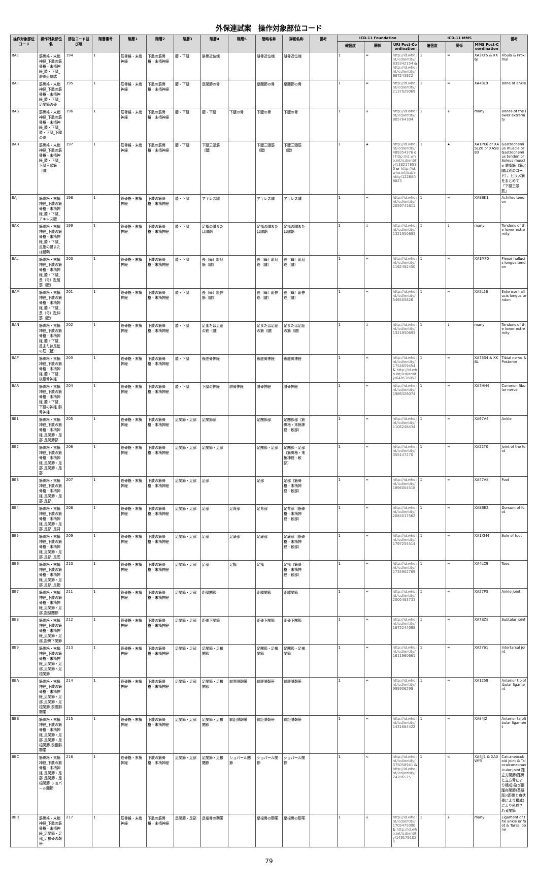外保連試案　操作対象部位コード
| 操作対象部位コード | 操作対象部位名 | 部位コード並び順 | 階層番号 | 階層1 | 階層2 | 階層3 | 階層4 | 階層5 | 簡略名称 | 詳細名称 | 備考 | ICD-11 Foundation | | | ICD-11 MMS | | | 備考 |
| --- | --- | --- | --- | --- | --- | --- | --- | --- | --- | --- | --- | --- | --- | --- | --- | --- | --- | --- |
| | | | | | | | | | | | | 確信度 | 関係 | URI Post-Coordination | 確信度 | 関係 | MMS Post-Coordination | |
| BAE | 筋骨格・末梢神経_下肢の筋骨格・末梢神経_膝・下腿_腓骨近位端 | 194 | 1 | 筋骨格・末梢神経 | 下肢の筋骨格・末梢神経 | 膝・下腿 | 腓骨近位端 | | 腓骨近位端 | 腓骨近位端 | | 1 | = | http://id.who.int/icd/entity/835342154 & http://id.who.int/icd/entity/687243922 | 1 | = | XA3KT5 & XK6J | Fibula & Proximal |
| BAF | 筋骨格・末梢神経_下肢の筋骨格・末梢神経_膝・下腿_足関節の骨 | 195 | 1 | 筋骨格・末梢神経 | 下肢の筋骨格・末梢神経 | 膝・下腿 | 足関節の骨 | | 足関節の骨 | 足関節の骨 | | 1 | = | http://id.who.int/icd/entity/2137029069 | 1 | = | XA43L9 | Bone of ankle |
| BAG | 筋骨格・末梢神経_下肢の筋骨格・末梢神経_膝・下腿_膝・下腿_下腿の骨 | 196 | 1 | 筋骨格・末梢神経 | 下肢の筋骨格・末梢神経 | 膝・下腿 | 膝・下腿 | 下腿の骨 | 下腿の骨 | 下腿の骨 | | 1 | ↓ | http://id.who.int/icd/entity/805764304 | 1 | ↓ | many | Bones of the lower extremity |
| BAH | 筋骨格・末梢神経_下肢の筋骨格・末梢神経_膝・下腿_下腿三頭筋（腱） | 197 | 1 | 筋骨格・末梢神経 | 下肢の筋骨格・末梢神経 | 膝・下腿 | 下腿三頭筋（腱） | | 下腿三頭筋（腱） | 下腿三頭筋（腱） | | 1 | ★ | http://id.who.int/icd/entity/489354376 or http://id.who.int/icd/entity/1382178530 or http://id.who.int/icd/entity/1226808823 | 1 | ★ | XA1PK6 or XA5LZ0 or XA5B83 | Gastrocnemius muscle or Gastrocnemius tendon or Soleus muscle 腓腹筋（筋と腱は別のコード）、ヒラメ筋をまとめて「下腿三頭筋」 |
| BAJ | 筋骨格・末梢神経_下肢の筋骨格・末梢神経_膝・下腿_アキレス腱 | 198 | 1 | 筋骨格・末梢神経 | 下肢の筋骨格・末梢神経 | 膝・下腿 | アキレス腱 | | アキレス腱 | アキレス腱 | | 1 | = | http://id.who.int/icd/entity/2059741611 | 1 | = | XA8BK1 | Achilles tendon |
| BAK | 筋骨格・末梢神経_下肢の筋骨格・末梢神経_膝・下腿_足指の腱または腱鞘 | 199 | 1 | 筋骨格・末梢神経 | 下肢の筋骨格・末梢神経 | 膝・下腿 | 足指の腱または腱鞘 | | 足指の腱または腱鞘 | 足指の腱または腱鞘 | | 1 | ↓ | http://id.who.int/icd/entity/1321950693 | 1 | ↓ | many | Tendons of the lower extremity |
| BAL | 筋骨格・末梢神経_下肢の筋骨格・末梢神経_膝・下腿_長（母）趾屈筋（腱） | 200 | 1 | 筋骨格・末梢神経 | 下肢の筋骨格・末梢神経 | 膝・下腿 | 長（母）趾屈筋（腱） | | 長（母）趾屈筋（腱） | 長（母）趾屈筋（腱） | | 1 | = | http://id.who.int/icd/entity/1162492450 | 1 | = | XA1MF0 | Flexor hallucis longus tendon |
| BAM | 筋骨格・末梢神経_下肢の筋骨格・末梢神経_膝・下腿_長（母）趾伸筋（腱） | 201 | 1 | 筋骨格・末梢神経 | 下肢の筋骨格・末梢神経 | 膝・下腿 | 長（母）趾伸筋（腱） | | 長（母）趾伸筋（腱） | 長（母）趾伸筋（腱） | | 1 | = | http://id.who.int/icd/entity/546505826 | 1 | = | XA5L26 | Extensor hallucis longus tendon |
| BAN | 筋骨格・末梢神経_下肢の筋骨格・末梢神経_膝・下腿_足または足趾の筋（腱） | 202 | 1 | 筋骨格・末梢神経 | 下肢の筋骨格・末梢神経 | 膝・下腿 | 足または足趾の筋（腱） | | 足または足趾の筋（腱） | 足または足趾の筋（腱） | | 1 | ↓ | http://id.who.int/icd/entity/1321950693 | 1 | ↓ | many | Tendons of the lower extremity |
| BAP | 筋骨格・末梢神経_下肢の筋骨格・末梢神経_膝・下腿_後脛骨神経 | 203 | 1 | 筋骨格・末梢神経 | 下肢の筋骨格・末梢神経 | 膝・下腿 | 後脛骨神経 | | 後脛骨神経 | 後脛骨神経 | | 1 | = | http://id.who.int/icd/entity/1754659454 & http://id.who.int/icd/entity/648538052 | 1 | = | XA7534 & XK8L | Tibial nerve &Posterior |
| BAR | 筋骨格・末梢神経_下肢の筋骨格・末梢神経_膝・下腿_下腿の神経_腓骨神経 | 204 | 1 | 筋骨格・末梢神経 | 下肢の筋骨格・末梢神経 | 膝・下腿 | 下腿の神経 | 腓骨神経 | 腓骨神経 | 腓骨神経 | | 1 | = | http://id.who.int/icd/entity/1986326074 | 1 | = | XA7HH4 | Common fibular nerve |
| BB1 | 筋骨格・末梢神経_下肢の筋骨格・末梢神経_足関節・足部_足関節部 | 205 | 1 | 筋骨格・末梢神経 | 下肢の筋骨格・末梢神経 | 足関節・足部 | 足関節部 | | 足関節部 | 足関節部（筋骨格・末梢神経・軟部） | | 1 | = | http://id.who.int/icd/entity/1106248434 | 1 | = | XA67V4 | Ankle |
| BB2 | 筋骨格・末梢神経_下肢の筋骨格・末梢神経_足関節・足部_足関節・足部 | 206 | 1 | 筋骨格・末梢神経 | 下肢の筋骨格・末梢神経 | 足関節・足部 | 足関節・足部 | | 足関節・足部 | 足関節・足部（筋骨格・末梢神経・軟部） | | 1 | = | http://id.who.int/icd/entity/355147270 | 1 | = | XA22T0 | Joint of the foot |
| BB3 | 筋骨格・末梢神経_下肢の筋骨格・末梢神経_足関節・足部_足部 | 207 | 1 | 筋骨格・末梢神経 | 下肢の筋骨格・末梢神経 | 足関節・足部 | 足部 | | 足部 | 足部（筋骨格・末梢神経・軟部） | | 1 | = | http://id.who.int/icd/entity/1896004518 | 1 | = | XA47V8 | Foot |
| BB4 | 筋骨格・末梢神経_下肢の筋骨格・末梢神経_足関節・足部_足部_足背 | 208 | 1 | 筋骨格・末梢神経 | 下肢の筋骨格・末梢神経 | 足関節・足部 | 足部 | 足背部 | 足背部 | 足背部（筋骨格・末梢神経・軟部） | | 1 | = | http://id.who.int/icd/entity/2084017562 | 1 | = | XA8BE2 | Dorsum of foot |
| BB5 | 筋骨格・末梢神経_下肢の筋骨格・末梢神経_足関節・足部_足部_足底 | 209 | 1 | 筋骨格・末梢神経 | 下肢の筋骨格・末梢神経 | 足関節・足部 | 足部 | 足底部 | 足底部 | 足底部（筋骨格・末梢神経・軟部） | | 1 | = | http://id.who.int/icd/entity/1797255514 | 1 | = | XA1XM4 | Sole of foot |
| BB6 | 筋骨格・末梢神経_下肢の筋骨格・末梢神経_足関節・足部_足部_足指 | 210 | 1 | 筋骨格・末梢神経 | 下肢の筋骨格・末梢神経 | 足関節・足部 | 足部 | 足指 | 足指 | 足指（筋骨格・末梢神経・軟部） | | 1 | = | http://id.who.int/icd/entity/1735902769 | 1 | = | XA4LC9 | Toes |
| BB7 | 筋骨格・末梢神経_下肢の筋骨格・末梢神経_足関節・足部_距腿関節 | 211 | 1 | 筋骨格・末梢神経 | 下肢の筋骨格・末梢神経 | 足関節・足部 | 距腿関節 | | 距腿関節 | 距腿関節 | | 1 | = | http://id.who.int/icd/entity/2000483733 | 1 | = | XA27P3 | Ankle joint |
| BB8 | 筋骨格・末梢神経_下肢の筋骨格・末梢神経_足関節・足部_距骨下関節 | 212 | 1 | 筋骨格・末梢神経 | 下肢の筋骨格・末梢神経 | 足関節・足部 | 距骨下関節 | | 距骨下関節 | 距骨下関節 | | 1 | = | http://id.who.int/icd/entity/1672244098 | 1 | = | XA7SZ8 | Subtalar joint |
| BB9 | 筋骨格・末梢神経_下肢の筋骨格・末梢神経_足関節・足部_足関節・足根関節 | 213 | 1 | 筋骨格・末梢神経 | 下肢の筋骨格・末梢神経 | 足関節・足部 | 足関節・足根関節 | | 足関節・足根関節 | 足関節・足根関節 | | 1 | = | http://id.who.int/icd/entity/1611960661 | 1 | = | XA2YS1 | Intertarsal joint |
| BBA | 筋骨格・末梢神経_下肢の筋骨格・末梢神経_足関節・足部_足関節・足根関節_前脛腓靭帯 | 214 | 1 | 筋骨格・末梢神経 | 下肢の筋骨格・末梢神経 | 足関節・足部 | 足関節・足根関節 | 前脛腓靭帯 | 前脛腓靭帯 | 前脛腓靭帯 | | 1 | = | http://id.who.int/icd/entity/995906299 | 1 | = | XA1259 | Anterior tibiofibular ligament |
| BBB | 筋骨格・末梢神経_下肢の筋骨格・末梢神経_足関節・足部_足関節・足根関節_前距腓靭帯 | 215 | 1 | 筋骨格・末梢神経 | 下肢の筋骨格・末梢神経 | 足関節・足部 | 足関節・足根関節 | 前距腓靭帯 | 前距腓靭帯 | 前距腓靭帯 | | 1 | = | http://id.who.int/icd/entity/1431684422 | 1 | = | XA84J2 | Anterior talofibular ligament |
| BBC | 筋骨格・末梢神経_下肢の筋骨格・末梢神経_足関節・足部_足関節・足根関節_ショパール関節 | 216 | 1 | 筋骨格・末梢神経 | 下肢の筋骨格・末梢神経 | 足関節・足部 | 足関節・足根関節 | ショパール関節 | ショパール関節 | ショパール関節 | | 1 | < | http://id.who.int/icd/entity/375058941 & http://id.who.int/icd/entity/24286525 | 1 | < | XA4JJ1 & XA0WY5 | Calcaneocuboid joint & Talocalcaneonavicular joint 踵立方関節(踵骨と立方骨により構成)及び距踵舟関節(英語版)(距骨と舟状骨により構成)により形成される関節 |
| BBD | 筋骨格・末梢神経_下肢の筋骨格・末梢神経_足関節・足部_足根骨の靭帯 | 217 | 1 | 筋骨格・末梢神経 | 下肢の筋骨格・末梢神経 | 足関節・足部 | 足根骨の靭帯 | | 足根骨の靭帯 | 足根骨の靭帯 | | 1 | ↓ | http://id.who.int/icd/entity/1705475090 & http://id.who.int/icd/entity/1491791024 | 1 | ↓ | many | Ligament of the ankle or foot & Tarsal bone |
79